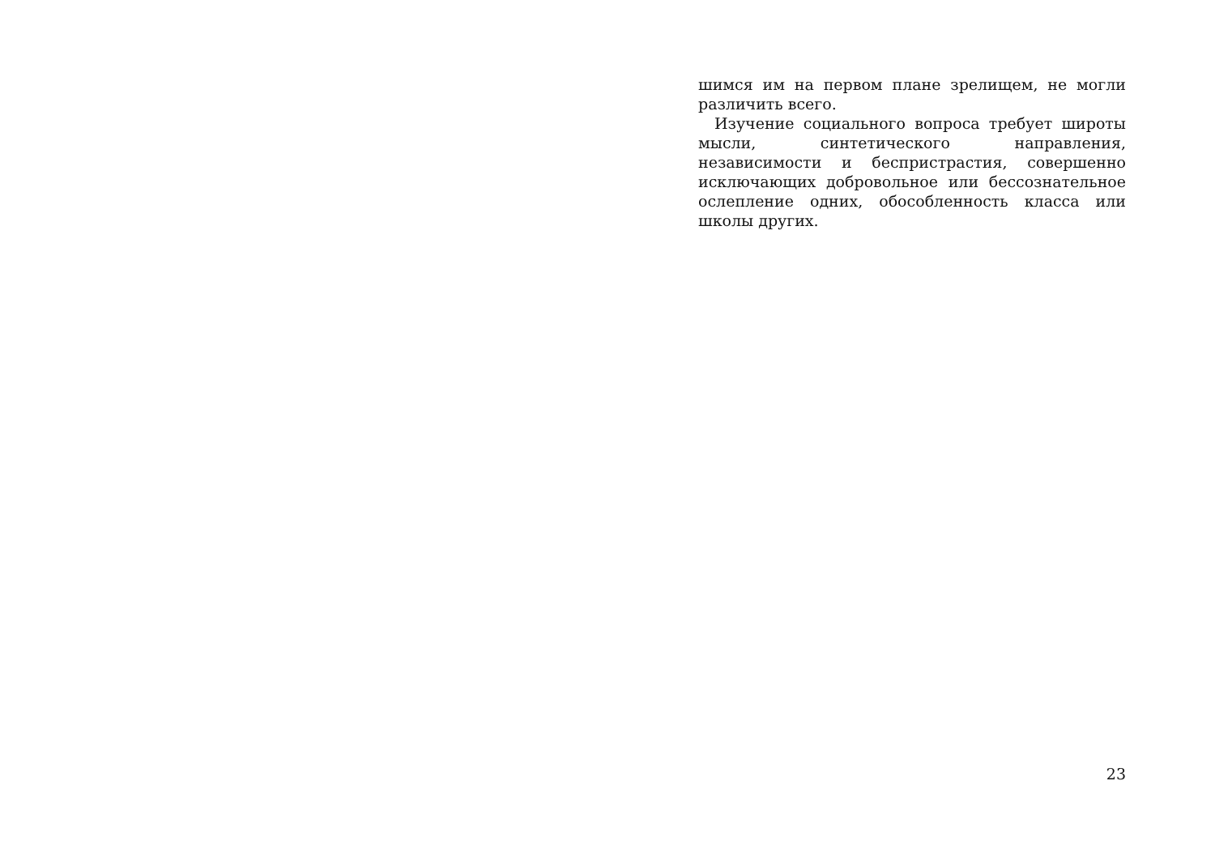шимся им на первом плане зрелищем, не могли различить всего.
Изучение социального вопроса требует широты мысли, синтетического направления, независимости и беспристрастия, совершенно исключающих добровольное или бессознательное ослепление одних, обособленность класса или школы других.
23